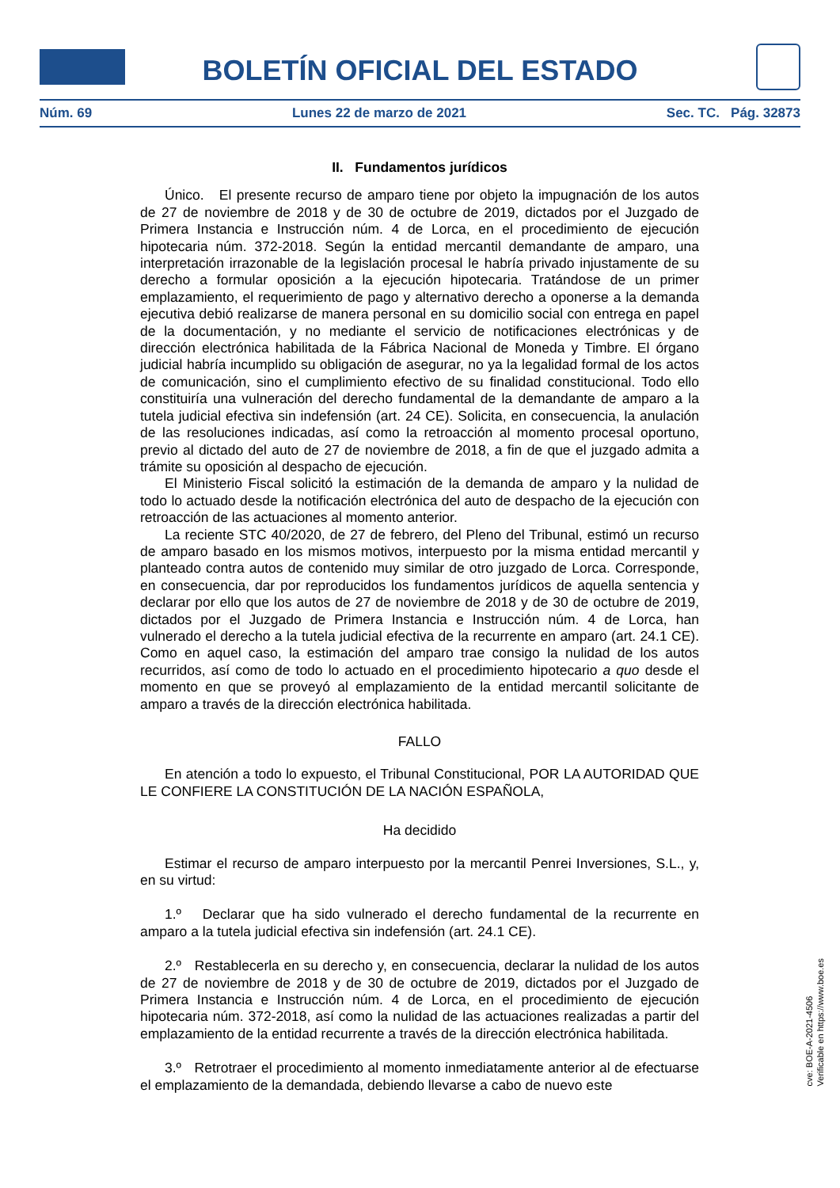BOLETÍN OFICIAL DEL ESTADO
Núm. 69 Lunes 22 de marzo de 2021 Sec. TC. Pág. 32873
II. Fundamentos jurídicos
Único. El presente recurso de amparo tiene por objeto la impugnación de los autos de 27 de noviembre de 2018 y de 30 de octubre de 2019, dictados por el Juzgado de Primera Instancia e Instrucción núm. 4 de Lorca, en el procedimiento de ejecución hipotecaria núm. 372-2018. Según la entidad mercantil demandante de amparo, una interpretación irrazonable de la legislación procesal le habría privado injustamente de su derecho a formular oposición a la ejecución hipotecaria. Tratándose de un primer emplazamiento, el requerimiento de pago y alternativo derecho a oponerse a la demanda ejecutiva debió realizarse de manera personal en su domicilio social con entrega en papel de la documentación, y no mediante el servicio de notificaciones electrónicas y de dirección electrónica habilitada de la Fábrica Nacional de Moneda y Timbre. El órgano judicial habría incumplido su obligación de asegurar, no ya la legalidad formal de los actos de comunicación, sino el cumplimiento efectivo de su finalidad constitucional. Todo ello constituiría una vulneración del derecho fundamental de la demandante de amparo a la tutela judicial efectiva sin indefensión (art. 24 CE). Solicita, en consecuencia, la anulación de las resoluciones indicadas, así como la retroacción al momento procesal oportuno, previo al dictado del auto de 27 de noviembre de 2018, a fin de que el juzgado admita a trámite su oposición al despacho de ejecución.
El Ministerio Fiscal solicitó la estimación de la demanda de amparo y la nulidad de todo lo actuado desde la notificación electrónica del auto de despacho de la ejecución con retroacción de las actuaciones al momento anterior.
La reciente STC 40/2020, de 27 de febrero, del Pleno del Tribunal, estimó un recurso de amparo basado en los mismos motivos, interpuesto por la misma entidad mercantil y planteado contra autos de contenido muy similar de otro juzgado de Lorca. Corresponde, en consecuencia, dar por reproducidos los fundamentos jurídicos de aquella sentencia y declarar por ello que los autos de 27 de noviembre de 2018 y de 30 de octubre de 2019, dictados por el Juzgado de Primera Instancia e Instrucción núm. 4 de Lorca, han vulnerado el derecho a la tutela judicial efectiva de la recurrente en amparo (art. 24.1 CE). Como en aquel caso, la estimación del amparo trae consigo la nulidad de los autos recurridos, así como de todo lo actuado en el procedimiento hipotecario a quo desde el momento en que se proveyó al emplazamiento de la entidad mercantil solicitante de amparo a través de la dirección electrónica habilitada.
FALLO
En atención a todo lo expuesto, el Tribunal Constitucional, POR LA AUTORIDAD QUE LE CONFIERE LA CONSTITUCIÓN DE LA NACIÓN ESPAÑOLA,
Ha decidido
Estimar el recurso de amparo interpuesto por la mercantil Penrei Inversiones, S.L., y, en su virtud:
1.º Declarar que ha sido vulnerado el derecho fundamental de la recurrente en amparo a la tutela judicial efectiva sin indefensión (art. 24.1 CE).
2.º Restablecerla en su derecho y, en consecuencia, declarar la nulidad de los autos de 27 de noviembre de 2018 y de 30 de octubre de 2019, dictados por el Juzgado de Primera Instancia e Instrucción núm. 4 de Lorca, en el procedimiento de ejecución hipotecaria núm. 372-2018, así como la nulidad de las actuaciones realizadas a partir del emplazamiento de la entidad recurrente a través de la dirección electrónica habilitada.
3.º Retrotraer el procedimiento al momento inmediatamente anterior al de efectuarse el emplazamiento de la demandada, debiendo llevarse a cabo de nuevo este
cve: BOE-A-2021-4506
Verificable en https://www.boe.es